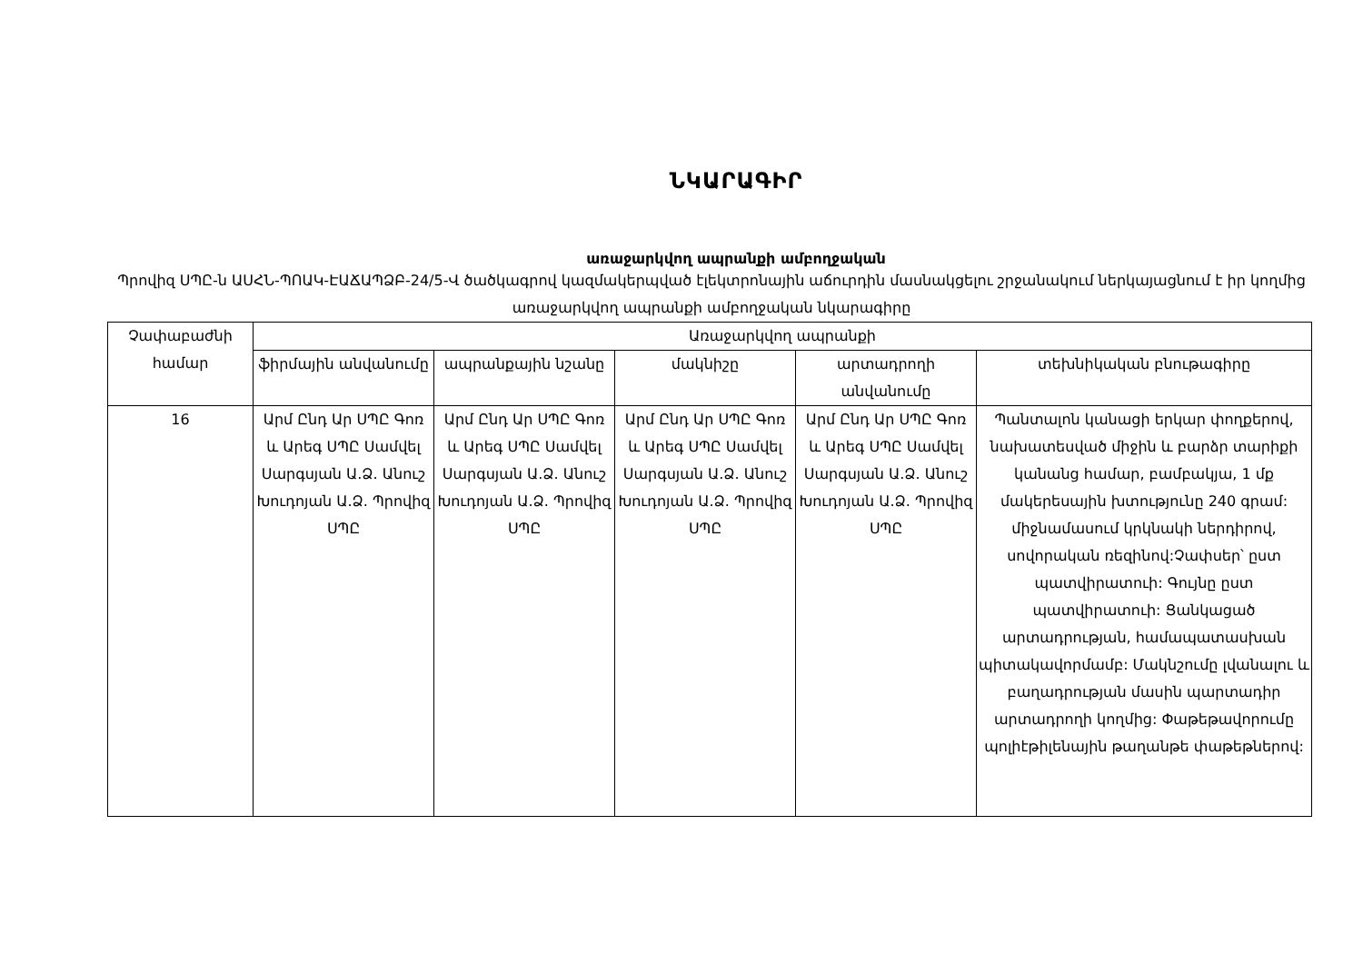ՆԿԱՐԱԳԻՐ
առաջարկվող ապրանքի ամբողջական
Պրովիզ ՍՊԸ-ն ԱՍՀՆ-ՊՈԱԿ-ԷԱՃԱՊՁԲ-24/5-Վ ծածկագրով կազմակերպված էլեկտրոնային աճուրդին մասնակցելու շրջանակում ներկայացնում է իր կողմից առաջարկվող ապրանքի ամբողջական նկարագիրը
| Չափաբաժնի համար | Առաջարկվող ապրանքի | | | | |
| --- | --- | --- | --- | --- | --- |
| | ֆիրմային անվանումը | ապրանքային նշանը | մակնիշը | արտադրողի անվանումը | տեխնիկական բնութագիրը |
| 16 | Արմ Ընդ Ար ՍՊԸ Գոռ և Արեգ ՍՊԸ Սամվել Սարգսյան Ա.Ձ. Անուշ Խուդոյան Ա.Ձ. Պրովիզ ՍՊԸ | Արմ Ընդ Ար ՍՊԸ Գոռ և Արեգ ՍՊԸ Սամվել Սարգսյան Ա.Ձ. Անուշ Խուդոյան Ա.Ձ. Պրովիզ ՍՊԸ | Արմ Ընդ Ար ՍՊԸ Գոռ և Արեգ ՍՊԸ Սամվել Սարգսյան Ա.Ձ. Անուշ Խուդոյան Ա.Ձ. Պրովիզ ՍՊԸ | Արմ Ընդ Ար ՍՊԸ Գոռ և Արեգ ՍՊԸ Սամվել Սարգսյան Ա.Ձ. Անուշ Խուդոյան Ա.Ձ. Պրովիզ ՍՊԸ | Պանտալոն կանացի երկար փողքերով, նախատեսված միջին և բարձր տարիքի կանանց համար, բամբակյա, 1 մք մակերեսային խտությունը 240 գրամ: միջնամասում կրկնակի ներդիրով, սովորական ռեզինով:Չափսեր՝ ըստ պատվիրատուի: Գույնը ըստ պատվիրատուի: Ցանկացած արտադրության, համապատասխան պիտակավորմամբ: Մակնշումը լվանալու և բաղադրության մասին պարտադիր արտադրողի կողմից: Փաթեթավորումը պոլիէթիլենային թաղանթե փաթեթներով: |